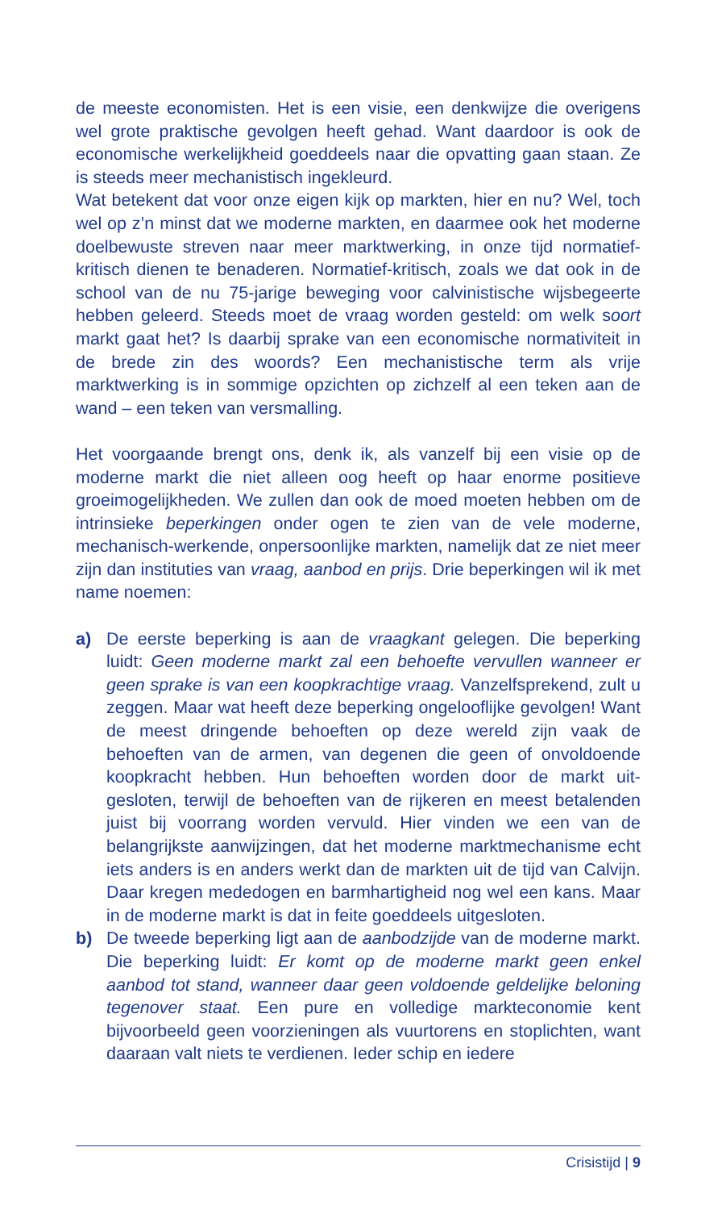de meeste economisten. Het is een visie, een denkwijze die overigens wel grote praktische gevolgen heeft gehad. Want daardoor is ook de economische werkelijkheid goeddeels naar die opvatting gaan staan. Ze is steeds meer mechanistisch ingekleurd.
Wat betekent dat voor onze eigen kijk op markten, hier en nu? Wel, toch wel op z’n minst dat we moderne markten, en daarmee ook het moderne doelbewuste streven naar meer marktwerking, in onze tijd normatief-kritisch dienen te benaderen. Normatief-kritisch, zoals we dat ook in de school van de nu 75-jarige beweging voor calvinistische wijsbegeerte hebben geleerd. Steeds moet de vraag worden gesteld: om welk soort markt gaat het? Is daarbij sprake van een economische normativiteit in de brede zin des woords? Een mechanistische term als vrije marktwerking is in sommige opzichten op zichzelf al een teken aan de wand – een teken van versmalling.
Het voorgaande brengt ons, denk ik, als vanzelf bij een visie op de moderne markt die niet alleen oog heeft op haar enorme positieve groeimogelijkheden. We zullen dan ook de moed moeten hebben om de intrinsieke beperkingen onder ogen te zien van de vele moderne, mechanisch-werkende, onpersoonlijke markten, namelijk dat ze niet meer zijn dan instituties van vraag, aanbod en prijs. Drie beperkingen wil ik met name noemen:
a) De eerste beperking is aan de vraagkant gelegen. Die beperking luidt: Geen moderne markt zal een behoefte vervullen wanneer er geen sprake is van een koopkrachtige vraag. Vanzelfsprekend, zult u zeggen. Maar wat heeft deze beperking ongelooflijke gevolgen! Want de meest dringende behoeften op deze wereld zijn vaak de behoeften van de armen, van degenen die geen of onvoldoende koopkracht hebben. Hun behoeften worden door de markt uit­gesloten, terwijl de behoeften van de rijkeren en meest betalen­den juist bij voorrang worden vervuld. Hier vinden we een van de belangrijkste aanwijzingen, dat het moderne marktmechanisme echt iets anders is en anders werkt dan de markten uit de tijd van Calvijn. Daar kregen mededogen en barmhartigheid nog wel een kans. Maar in de moderne markt is dat in feite goeddeels uitge­sloten.
b) De tweede beperking ligt aan de aanbodzijde van de moderne markt. Die beperking luidt: Er komt op de moderne markt geen enkel aanbod tot stand, wanneer daar geen voldoende geldelijke beloning tegenover staat. Een pure en volledige markteconomie kent bijvoorbeeld geen voorzieningen als vuurtorens en stoplich­ten, want daaraan valt niets te verdienen. Ieder schip en iedere
Crisistijd | 9